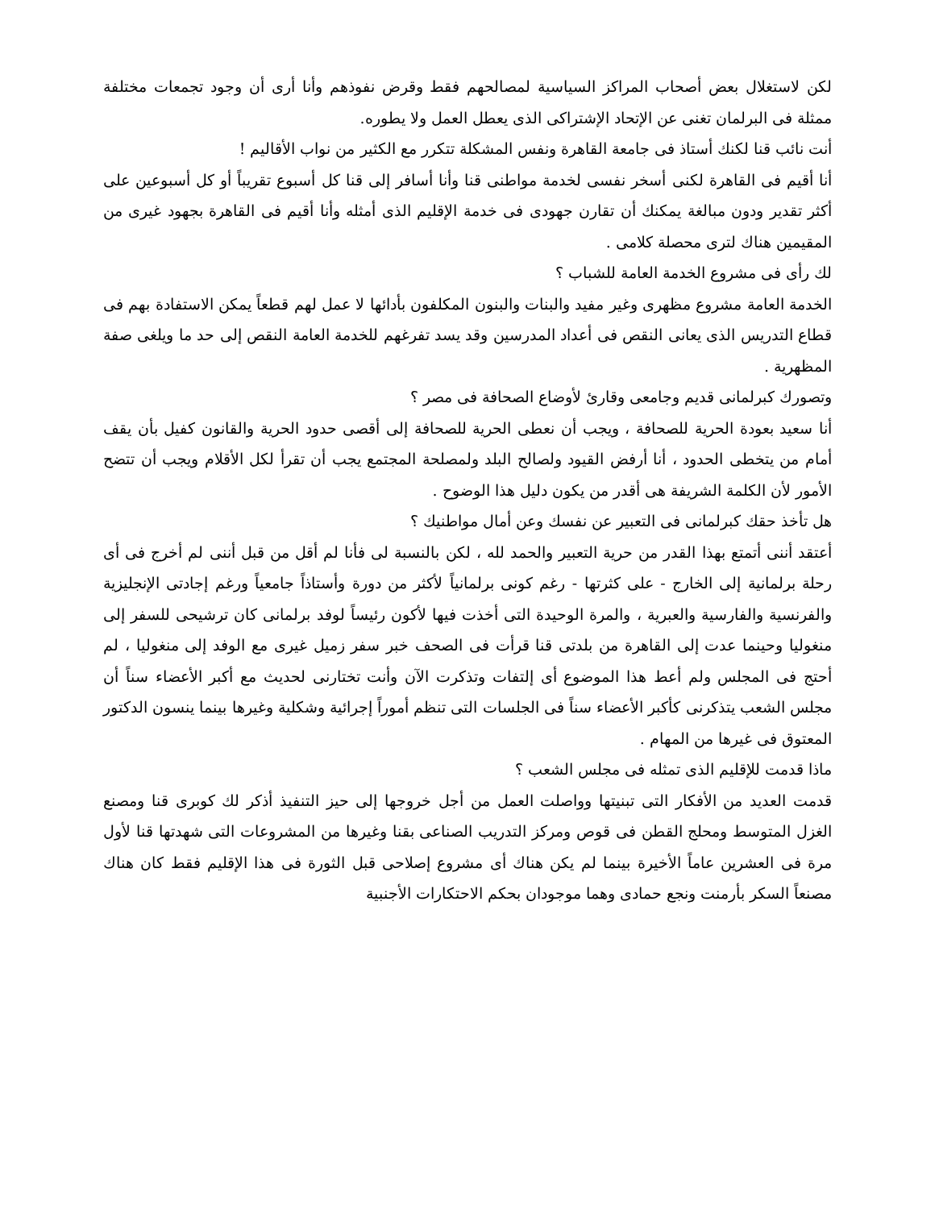لكن لاستغلال بعض أصحاب المراكز السياسية لمصالحهم فقط وقرض نفوذهم وأنا أرى أن وجود تجمعات مختلفة ممثلة فى البرلمان تغنى عن الإتحاد الإشتراكى الذى يعطل العمل ولا يطوره.
أنت نائب قنا لكنك أستاذ فى جامعة القاهرة ونفس المشكلة تتكرر مع الكثير من نواب الأقاليم !
أنا أقيم فى القاهرة لكنى أسخر نفسى لخدمة مواطنى قنا وأنا أسافر إلى قنا كل أسبوع تقريباً أو كل أسبوعين على أكثر تقدير ودون مبالغة يمكنك أن تقارن جهودى فى خدمة الإقليم الذى أمثله وأنا أقيم فى القاهرة بجهود غيرى من المقيمين هناك لترى محصلة كلامى .
لك رأى فى مشروع الخدمة العامة للشباب ؟
الخدمة العامة مشروع مظهرى وغير مفيد والبنات والبنون المكلفون بأدائها لا عمل لهم قطعاً يمكن الاستفادة بهم فى قطاع التدريس الذى يعانى النقص فى أعداد المدرسين وقد يسد تفرغهم للخدمة العامة النقص إلى حد ما ويلغى صفة المظهرية .
وتصورك كبرلمانى قديم وجامعى وقارئ لأوضاع الصحافة فى مصر ؟
أنا سعيد بعودة الحرية للصحافة ، ويجب أن نعطى الحرية للصحافة إلى أقصى حدود الحرية والقانون كفيل بأن يقف أمام من يتخطى الحدود ، أنا أرفض القيود ولصالح البلد ولمصلحة المجتمع يجب أن تقرأ لكل الأقلام ويجب أن تتضح الأمور لأن الكلمة الشريفة هى أقدر من يكون دليل هذا الوضوح .
هل تأخذ حقك كبرلمانى فى التعبير عن نفسك وعن أمال مواطنيك ؟
أعتقد أننى أتمتع بهذا القدر من حرية التعبير والحمد لله ، لكن بالنسبة لى فأنا لم أقل من قبل أننى لم أخرج فى أى رحلة برلمانية إلى الخارج - على كثرتها - رغم كونى برلمانياً لأكثر من دورة وأستاذاً جامعياً ورغم إجادتى الإنجليزية والفرنسية والفارسية والعبرية ، والمرة الوحيدة التى أخذت فيها لأكون رئيساً لوفد برلمانى كان ترشيحى للسفر إلى منغوليا وحينما عدت إلى القاهرة من بلدتى قنا قرأت فى الصحف خبر سفر زميل غيرى مع الوفد إلى منغوليا ، لم أحتج فى المجلس ولم أعط هذا الموضوع أى إلتفات وتذكرت الآن وأنت تختارنى لحديث مع أكبر الأعضاء سناً أن مجلس الشعب يتذكرنى كأكبر الأعضاء سناً فى الجلسات التى تنظم أموراً إجرائية وشكلية وغيرها بينما ينسون الدكتور المعتوق فى غيرها من المهام .
ماذا قدمت للإقليم الذى تمثله فى مجلس الشعب ؟
قدمت العديد من الأفكار التى تبنيتها وواصلت العمل من أجل خروجها إلى حيز التنفيذ أذكر لك كوبرى قنا ومصنع الغزل المتوسط ومحلج القطن فى قوص ومركز التدريب الصناعى بقنا وغيرها من المشروعات التى شهدتها قنا لأول مرة فى العشرين عاماً الأخيرة بينما لم يكن هناك أى مشروع إصلاحى قبل الثورة فى هذا الإقليم فقط كان هناك مصنعاً السكر بأرمنت ونجع حمادى وهما موجودان بحكم الاحتكارات الأجنبية